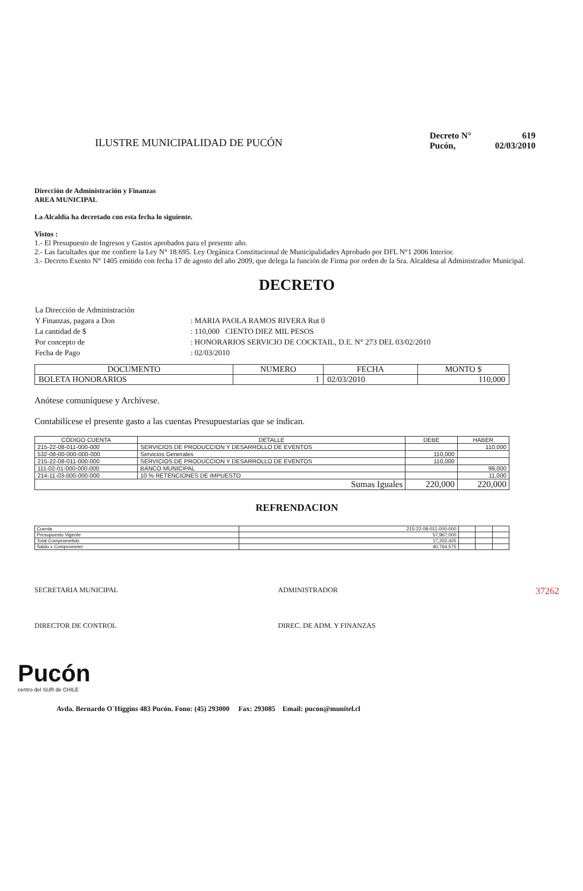ILUSTRE MUNICIPALIDAD DE PUCÓN
| Decreto N° | 619 |
| Pucón, | 02/03/2010 |
Dirección de Administración y Finanzas
AREA MUNICIPAL
La Alcaldía ha decretado con esta fecha lo siguiente.
Vistos :
1.- El Presupuesto de Ingresos y Gastos aprobados para el presente año.
2.- Las facultades que me confiere la Ley N° 18.695. Ley Orgánica Constitucional de Municipalidades Aprobado por DFL N°1 2006 Interior.
3.- Decreto Exento N° 1405 emitido con fecha 17 de agosto del año 2009, que delega la función de Firma por orden de la Sra. Alcaldesa al Administrador Municipal.
DECRETO
| La Dirección de Administración | |
| Y Finanzas, pagara a Don | : MARIA PAOLA RAMOS RIVERA Rut 0 |
| La cantidad de $ | : 110,000 CIENTO DIEZ MIL PESOS |
| Por concepto de | : HONORARIOS SERVICIO DE COCKTAIL, D.E. N° 273 DEL 03/02/2010 |
| Fecha de Pago | : 02/03/2010 |
| DOCUMENTO | NUMERO | FECHA | MONTO $ |
| --- | --- | --- | --- |
| BOLETA HONORARIOS | 1 | 02/03/2010 | 110,000 |
Anótese comuníquese y Archívese.
Contabilícese el presente gasto a las cuentas Presupuestarias que se indican.
| CÓDIGO CUENTA | DETALLE | DEBE | HABER |
| --- | --- | --- | --- |
| 215-22-08-011-000-000 | SERVICIOS DE PRODUCCION Y DESARROLLO DE EVENTOS | | 110,000 |
| 532-08-00-000-000-000 | Servicios Generales | 110,000 | |
| 215-22-08-011-000-000 | SERVICIOS DE PRODUCCION Y DESARROLLO DE EVENTOS | 110,000 | |
| 111-02-01-000-000-000 | BANCO MUNICIPAL | | 99,000 |
| 214-11-03-000-000-000 | 10 % RETENCIONES DE IMPUESTO | | 11,000 |
| Sumas Iguales | | 220,000 | 220,000 |
REFRENDACION
| Cuenta | 215-22-08-011-000-000 | | | |
| Presupuesto Vigente | 57,967,000 | | | |
| Total Comprometido | 17,202,425 | | | |
| Saldo x Comprometer | 40,764,575 | | | |
SECRETARIA MUNICIPAL
DIRECTOR DE CONTROL
ADMINISTRADOR
DIREC. DE ADM. Y FINANZAS
37262
Pucón
centro del SUR de CHILE
Avda. Bernardo O´Higgins 483 Pucón. Fono: (45) 293000 Fax: 293085 Email: pucon@munitel.cl